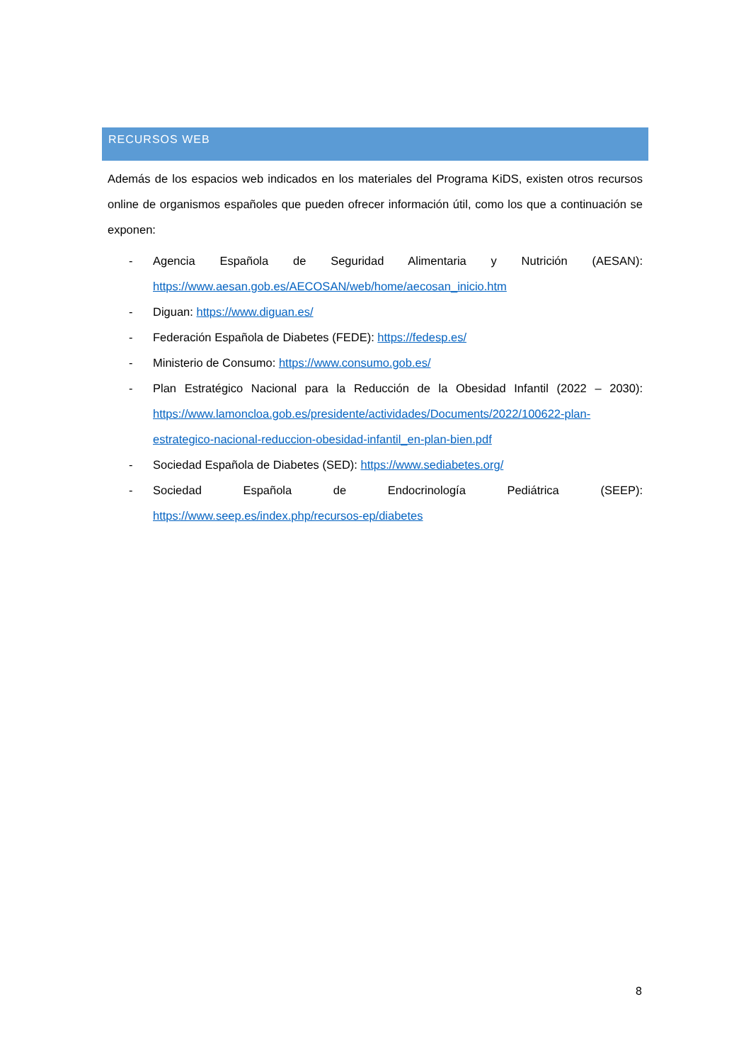RECURSOS WEB
Además de los espacios web indicados en los materiales del Programa KiDS, existen otros recursos online de organismos españoles que pueden ofrecer información útil, como los que a continuación se exponen:
- Agencia Española de Seguridad Alimentaria y Nutrición (AESAN): https://www.aesan.gob.es/AECOSAN/web/home/aecosan_inicio.htm
- Diguan: https://www.diguan.es/
- Federación Española de Diabetes (FEDE): https://fedesp.es/
- Ministerio de Consumo: https://www.consumo.gob.es/
- Plan Estratégico Nacional para la Reducción de la Obesidad Infantil (2022 – 2030): https://www.lamoncloa.gob.es/presidente/actividades/Documents/2022/100622-plan-estrategico-nacional-reduccion-obesidad-infantil_en-plan-bien.pdf
- Sociedad Española de Diabetes (SED): https://www.sediabetes.org/
- Sociedad Española de Endocrinología Pediátrica (SEEP): https://www.seep.es/index.php/recursos-ep/diabetes
8